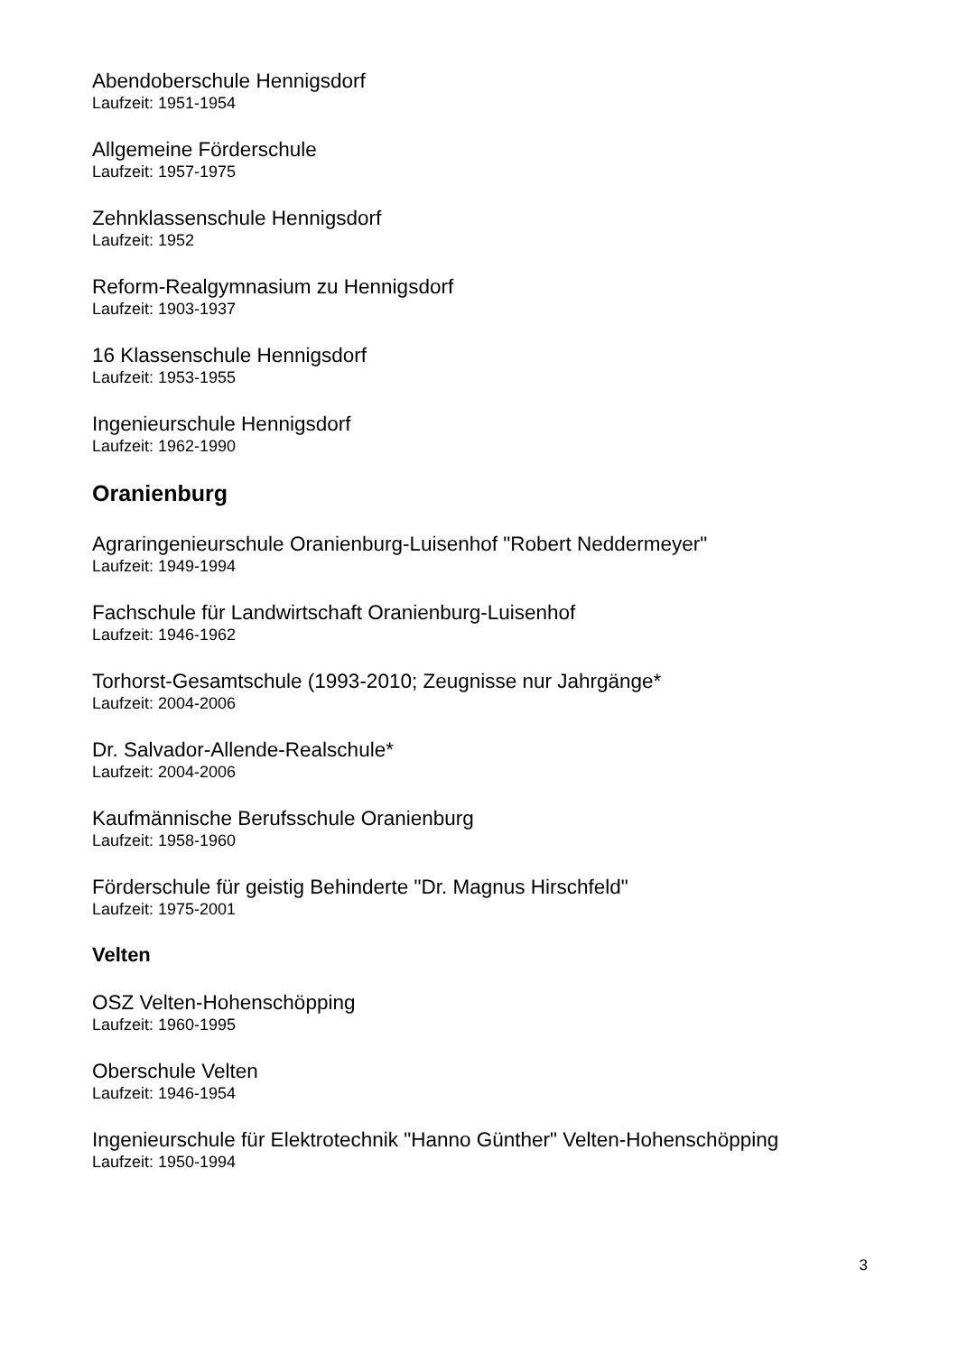Abendoberschule Hennigsdorf
Laufzeit: 1951-1954
Allgemeine Förderschule
Laufzeit: 1957-1975
Zehnklassenschule Hennigsdorf
Laufzeit: 1952
Reform-Realgymnasium zu Hennigsdorf
Laufzeit: 1903-1937
16 Klassenschule Hennigsdorf
Laufzeit: 1953-1955
Ingenieurschule Hennigsdorf
Laufzeit: 1962-1990
Oranienburg
Agraringenieurschule Oranienburg-Luisenhof "Robert Neddermeyer"
Laufzeit: 1949-1994
Fachschule für Landwirtschaft Oranienburg-Luisenhof
Laufzeit: 1946-1962
Torhorst-Gesamtschule (1993-2010; Zeugnisse nur Jahrgänge*
Laufzeit: 2004-2006
Dr. Salvador-Allende-Realschule*
Laufzeit: 2004-2006
Kaufmännische Berufsschule Oranienburg
Laufzeit: 1958-1960
Förderschule für geistig Behinderte "Dr. Magnus Hirschfeld"
Laufzeit: 1975-2001
Velten
OSZ Velten-Hohenschöpping
Laufzeit: 1960-1995
Oberschule Velten
Laufzeit: 1946-1954
Ingenieurschule für Elektrotechnik "Hanno Günther" Velten-Hohenschöpping
Laufzeit: 1950-1994
3